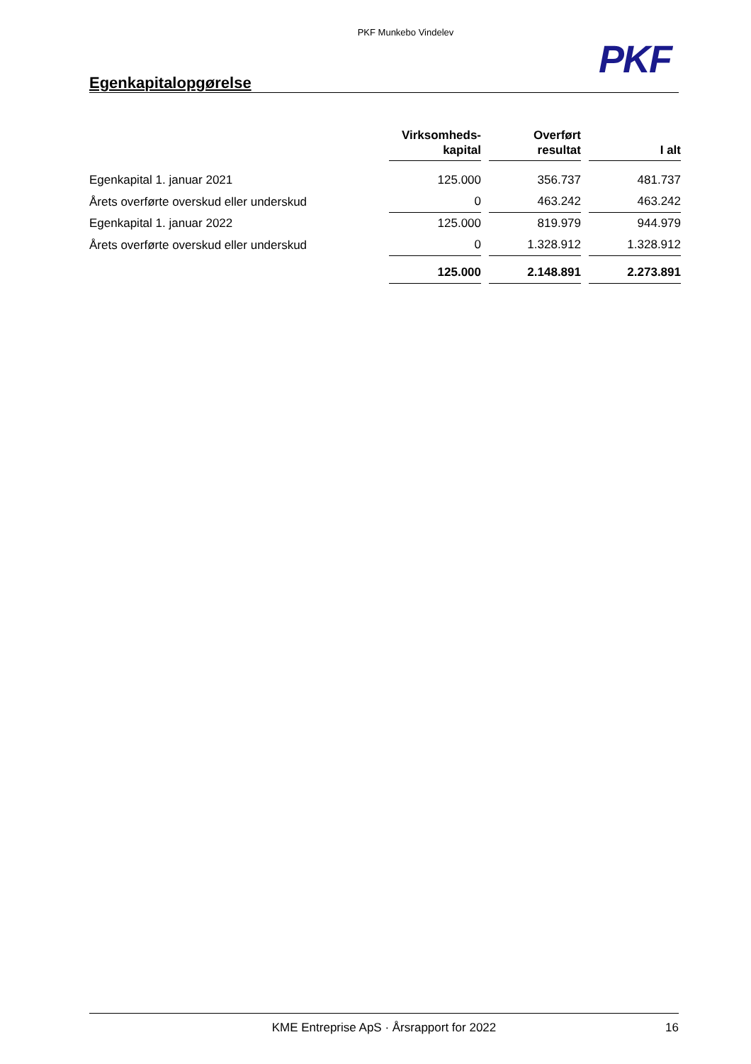PKF Munkebo Vindelev
PKF
Egenkapitalopgørelse
| | Virksomheds- kapital | | Overført resultat | | I alt |
| Egenkapital 1. januar 2021 | 125.000 | | 356.737 | | 481.737 |
| Årets overførte overskud eller underskud | 0 | | 463.242 | | 463.242 |
| Egenkapital 1. januar 2022 | 125.000 | | 819.979 | | 944.979 |
| Årets overførte overskud eller underskud | 0 | | 1.328.912 | | 1.328.912 |
| | 125.000 | | 2.148.891 | | 2.273.891 |
KME Entreprise ApS · Årsrapport for 2022 16